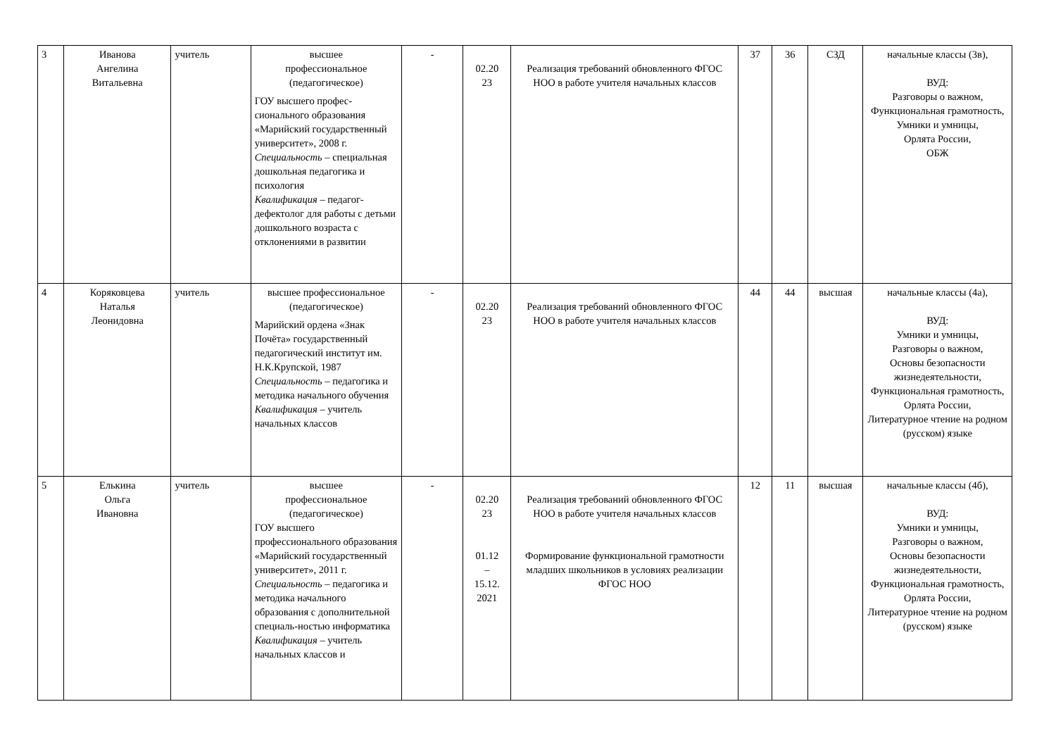| 3 | Иванова Ангелина Витальевна | учитель | высшее профессиональное (педагогическое) ГОУ высшего профес-сионального образования «Марийский государственный университет», 2008 г. Специальность – специальная дошкольная педагогика и психология Квалификация – педагог-дефектолог для работы с детьми дошкольного возраста с отклонениями в развитии | - | 02.20 23 | Реализация требований обновленного ФГОС НОО в работе учителя начальных классов | 37 | 36 | СЗД | начальные классы (3в), ВУД: Разговоры о важном, Функциональная грамотность, Умники и умницы, Орлята России, ОБЖ |
| 4 | Коряковцева Наталья Леонидовна | учитель | высшее профессиональное (педагогическое) Марийский ордена «Знак Почёта» государственный педагогический институт им. Н.К.Крупской, 1987 Специальность – педагогика и методика начального обучения Квалификация – учитель начальных классов | - | 02.20 23 | Реализация требований обновленного ФГОС НОО в работе учителя начальных классов | 44 | 44 | высшая | начальные классы (4а), ВУД: Умники и умницы, Разговоры о важном, Основы безопасности жизнедеятельности, Функциональная грамотность, Орлята России, Литературное чтение на родном (русском) языке |
| 5 | Елькина Ольга Ивановна | учитель | высшее профессиональное (педагогическое) ГОУ высшего профессионального образования «Марийский государственный университет», 2011 г. Специальность – педагогика и методика начального образования с дополнительной специаль-ностью информатика Квалификация – учитель начальных классов и | - | 02.20 23 01.12 – 15.12. 2021 | Реализация требований обновленного ФГОС НОО в работе учителя начальных классов Формирование функциональной грамотности младших школьников в условиях реализации ФГОС НОО | 12 | 11 | высшая | начальные классы (4б), ВУД: Умники и умницы, Разговоры о важном, Основы безопасности жизнедеятельности, Функциональная грамотность, Орлята России, Литературное чтение на родном (русском) языке |